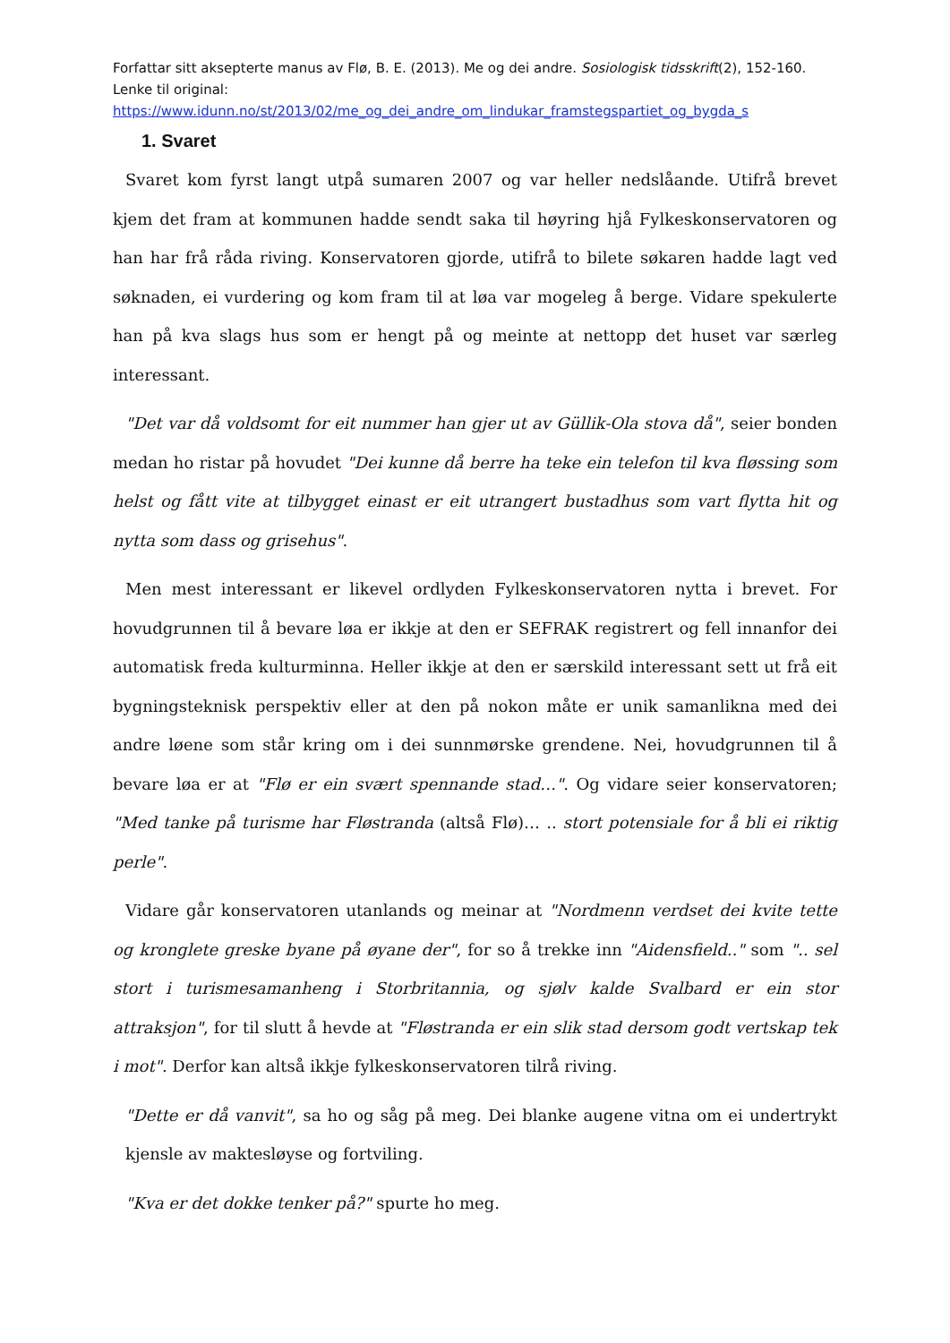Forfattar sitt aksepterte manus av Flø, B. E. (2013). Me og dei andre. Sosiologisk tidsskrift(2), 152-160. Lenke til original:
https://www.idunn.no/st/2013/02/me_og_dei_andre_om_lindukar_framstegspartiet_og_bygda_s
1. Svaret
Svaret kom fyrst langt utpå sumaren 2007 og var heller nedslåande. Utifrå brevet kjem det fram at kommunen hadde sendt saka til høyring hjå Fylkeskonservatoren og han har frå råda riving. Konservatoren gjorde, utifrå to bilete søkaren hadde lagt ved søknaden, ei vurdering og kom fram til at løa var mogeleg å berge. Vidare spekulerte han på kva slags hus som er hengt på og meinte at nettopp det huset var særleg interessant.
"Det var då voldsomt for eit nummer han gjer ut av Güllik-Ola stova då", seier bonden medan ho ristar på hovudet "Dei kunne då berre ha teke ein telefon til kva fløssing som helst og fått vite at tilbygget einast er eit utrangert bustadhus som vart flytta hit og nytta som dass og grisehus".
Men mest interessant er likevel ordlyden Fylkeskonservatoren nytta i brevet. For hovudgrunnen til å bevare løa er ikkje at den er SEFRAK registrert og fell innanfor dei automatisk freda kulturminna. Heller ikkje at den er særskild interessant sett ut frå eit bygningsteknisk perspektiv eller at den på nokon måte er unik samanlikna med dei andre løene som står kring om i dei sunnmørske grendene. Nei, hovudgrunnen til å bevare løa er at "Flø er ein svært spennande stad…". Og vidare seier konservatoren; "Med tanke på turisme har Fløstranda (altså Flø)… .. stort potensiale for å bli ei riktig perle".
Vidare går konservatoren utanlands og meinar at "Nordmenn verdset dei kvite tette og kronglete greske byane på øyane der", for so å trekke inn "Aidensfield.." som ".. sel stort i turismesamanheng i Storbritannia, og sjølv kalde Svalbard er ein stor attraksjon", for til slutt å hevde at "Fløstranda er ein slik stad dersom godt vertskap tek i mot". Derfor kan altså ikkje fylkeskonservatoren tilrå riving.
"Dette er då vanvit", sa ho og såg på meg. Dei blanke augene vitna om ei undertrykt kjensle av maktesløyse og fortviling.
"Kva er det dokke tenker på?" spurte ho meg.